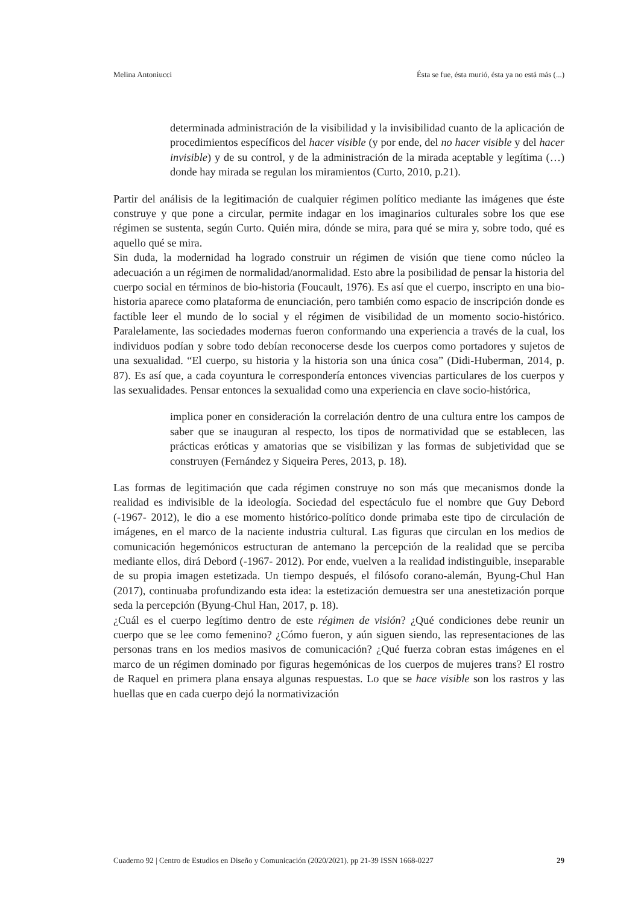Melina Antoniucci Ésta se fue, ésta murió, ésta ya no está más (...)
determinada administración de la visibilidad y la invisibilidad cuanto de la aplicación de procedimientos específicos del hacer visible (y por ende, del no hacer visible y del hacer invisible) y de su control, y de la administración de la mirada aceptable y legítima (…) donde hay mirada se regulan los miramientos (Curto, 2010, p.21).
Partir del análisis de la legitimación de cualquier régimen político mediante las imágenes que éste construye y que pone a circular, permite indagar en los imaginarios culturales sobre los que ese régimen se sustenta, según Curto. Quién mira, dónde se mira, para qué se mira y, sobre todo, qué es aquello qué se mira.
Sin duda, la modernidad ha logrado construir un régimen de visión que tiene como núcleo la adecuación a un régimen de normalidad/anormalidad. Esto abre la posibilidad de pensar la historia del cuerpo social en términos de bio-historia (Foucault, 1976). Es así que el cuerpo, inscripto en una bio-historia aparece como plataforma de enunciación, pero también como espacio de inscripción donde es factible leer el mundo de lo social y el régimen de visibilidad de un momento socio-histórico. Paralelamente, las sociedades modernas fueron conformando una experiencia a través de la cual, los individuos podían y sobre todo debían reconocerse desde los cuerpos como portadores y sujetos de una sexualidad. “El cuerpo, su historia y la historia son una única cosa” (Didi-Huberman, 2014, p. 87). Es así que, a cada coyuntura le correspondería entonces vivencias particulares de los cuerpos y las sexualidades. Pensar entonces la sexualidad como una experiencia en clave socio-histórica,
implica poner en consideración la correlación dentro de una cultura entre los campos de saber que se inauguran al respecto, los tipos de normatividad que se establecen, las prácticas eróticas y amatorias que se visibilizan y las formas de subjetividad que se construyen (Fernández y Siqueira Peres, 2013, p. 18).
Las formas de legitimación que cada régimen construye no son más que mecanismos donde la realidad es indivisible de la ideología. Sociedad del espectáculo fue el nombre que Guy Debord (-1967- 2012), le dio a ese momento histórico-político donde primaba este tipo de circulación de imágenes, en el marco de la naciente industria cultural. Las figuras que circulan en los medios de comunicación hegemónicos estructuran de antemano la percepción de la realidad que se perciba mediante ellos, dirá Debord (-1967- 2012). Por ende, vuelven a la realidad indistinguible, inseparable de su propia imagen estetizada. Un tiempo después, el filósofo corano-alemán, Byung-Chul Han (2017), continuaba profundizando esta idea: la estetización demuestra ser una anestetización porque seda la percepción (Byung-Chul Han, 2017, p. 18).
¿Cuál es el cuerpo legítimo dentro de este régimen de visión? ¿Qué condiciones debe reunir un cuerpo que se lee como femenino? ¿Cómo fueron, y aún siguen siendo, las representaciones de las personas trans en los medios masivos de comunicación? ¿Qué fuerza cobran estas imágenes en el marco de un régimen dominado por figuras hegemónicas de los cuerpos de mujeres trans? El rostro de Raquel en primera plana ensaya algunas respuestas. Lo que se hace visible son los rastros y las huellas que en cada cuerpo dejó la normativización
Cuaderno 92 | Centro de Estudios en Diseño y Comunicación (2020/2021). pp 21-39 ISSN 1668-0227 29